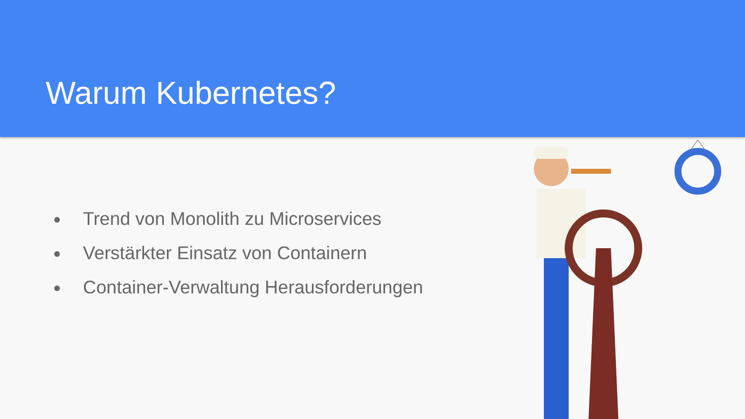Warum Kubernetes?
● Trend von Monolith zu Microservices
● Verstärkter Einsatz von Containern
● Container-Verwaltung Herausforderungen